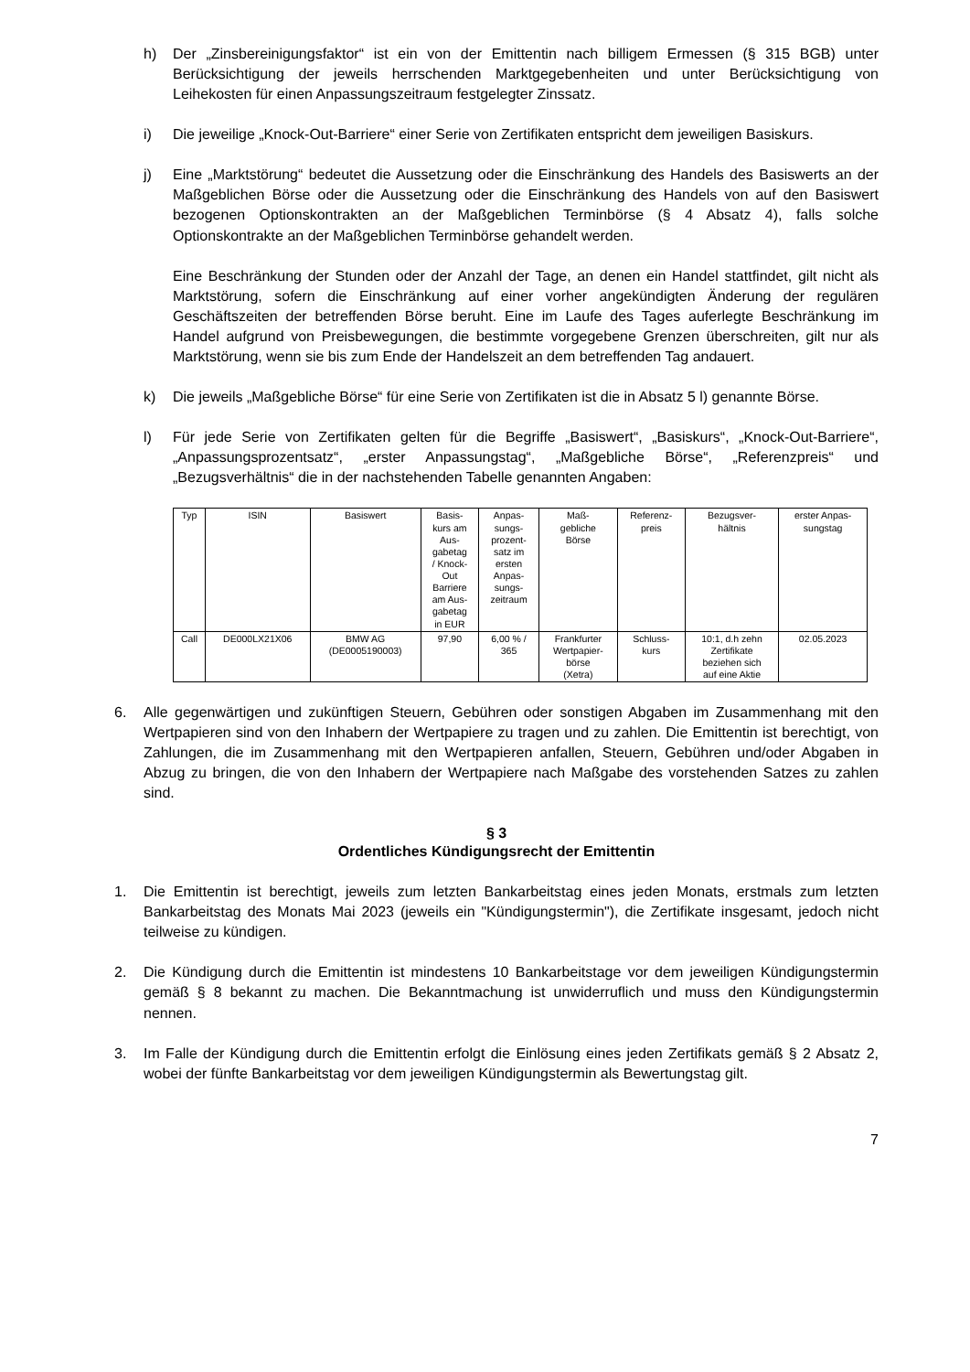h) Der „Zinsbereinigungsfaktor“ ist ein von der Emittentin nach billigem Ermessen (§ 315 BGB) unter Berücksichtigung der jeweils herrschenden Marktgegebenheiten und unter Berücksichtigung von Leihekosten für einen Anpassungszeitraum festgelegter Zinssatz.
i) Die jeweilige „Knock-Out-Barriere“ einer Serie von Zertifikaten entspricht dem jeweiligen Basiskurs.
j) Eine „Marktstörung“ bedeutet die Aussetzung oder die Einschränkung des Handels des Basiswerts an der Maßgeblichen Börse oder die Aussetzung oder die Einschränkung des Handels von auf den Basiswert bezogenen Optionskontrakten an der Maßgeblichen Terminbörse (§ 4 Absatz 4), falls solche Optionskontrakte an der Maßgeblichen Terminbörse gehandelt werden.
Eine Beschränkung der Stunden oder der Anzahl der Tage, an denen ein Handel stattfindet, gilt nicht als Marktstörung, sofern die Einschränkung auf einer vorher angekündigten Änderung der regulären Geschäftszeiten der betreffenden Börse beruht. Eine im Laufe des Tages auferlegte Beschränkung im Handel aufgrund von Preisbewegungen, die bestimmte vorgegebene Grenzen überschreiten, gilt nur als Marktstörung, wenn sie bis zum Ende der Handelszeit an dem betreffenden Tag andauert.
k) Die jeweils „Maßgebliche Börse“ für eine Serie von Zertifikaten ist die in Absatz 5 l) genannte Börse.
l) Für jede Serie von Zertifikaten gelten für die Begriffe „Basiswert“, „Basiskurs“, „Knock-Out-Barriere“, „Anpassungsprozentsatz“, „erster Anpassungstag“, „Maßgebliche Börse“, „Referenzpreis“ und „Bezugsverhältnis“ die in der nachstehenden Tabelle genannten Angaben:
| Typ | ISIN | Basiswert | Basis- kurs am Aus- gabetag / Knock- Out Barriere am Aus- gabetag in EUR | Anpas- sungs- prozent- satz im ersten Anpas- sungs- zeitraum | Maß- gebliche Börse | Referenz- preis | Bezugsver- hältnis | erster Anpas- sungstag |
| --- | --- | --- | --- | --- | --- | --- | --- | --- |
| Call | DE000LX21X06 | BMW AG (DE0005190003) | 97,90 | 6,00 % / 365 | Frankfurter Wertpapier- börse (Xetra) | Schluss- kurs | 10:1, d.h zehn Zertifikate beziehen sich auf eine Aktie | 02.05.2023 |
6. Alle gegenwärtigen und zukünftigen Steuern, Gebühren oder sonstigen Abgaben im Zusammenhang mit den Wertpapieren sind von den Inhabern der Wertpapiere zu tragen und zu zahlen. Die Emittentin ist berechtigt, von Zahlungen, die im Zusammenhang mit den Wertpapieren anfallen, Steuern, Gebühren und/oder Abgaben in Abzug zu bringen, die von den Inhabern der Wertpapiere nach Maßgabe des vorstehenden Satzes zu zahlen sind.
§ 3
Ordentliches Kündigungsrecht der Emittentin
1. Die Emittentin ist berechtigt, jeweils zum letzten Bankarbeitstag eines jeden Monats, erstmals zum letzten Bankarbeitstag des Monats Mai 2023 (jeweils ein "Kündigungstermin"), die Zertifikate insgesamt, jedoch nicht teilweise zu kündigen.
2. Die Kündigung durch die Emittentin ist mindestens 10 Bankarbeitstage vor dem jeweiligen Kündigungstermin gemäß § 8 bekannt zu machen. Die Bekanntmachung ist unwiderruflich und muss den Kündigungstermin nennen.
3. Im Falle der Kündigung durch die Emittentin erfolgt die Einlösung eines jeden Zertifikats gemäß § 2 Absatz 2, wobei der fünfte Bankarbeitstag vor dem jeweiligen Kündigungstermin als Bewertungstag gilt.
7